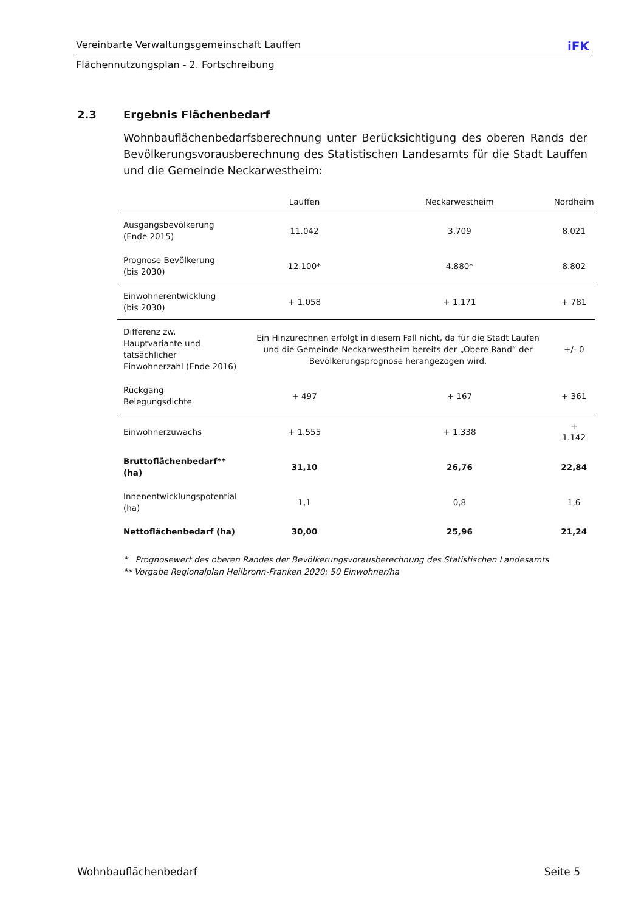Vereinbarte Verwaltungsgemeinschaft Lauffen iFK
Flächennutzungsplan - 2. Fortschreibung
2.3 Ergebnis Flächenbedarf
Wohnbauflächenbedarfsberechnung unter Berücksichtigung des oberen Rands der Bevölkerungsvorausberechnung des Statistischen Landesamts für die Stadt Lauffen und die Gemeinde Neckarwestheim:
| | Lauffen | Neckarwestheim | Nordheim |
| --- | --- | --- | --- |
| Ausgangsbevölkerung (Ende 2015) | 11.042 | 3.709 | 8.021 |
| Prognose Bevölkerung (bis 2030) | 12.100* | 4.880* | 8.802 |
| Einwohnerentwicklung (bis 2030) | + 1.058 | + 1.171 | + 781 |
| Differenz zw. Hauptvariante und tatsächlicher Einwohnerzahl (Ende 2016) | Ein Hinzurechnen erfolgt in diesem Fall nicht, da für die Stadt Laufen und die Gemeinde Neckarwestheim bereits der „Obere Rand“ der Bevölkerungsprognose herangezogen wird. | | +/- 0 |
| Rückgang Belegungsdichte | + 497 | + 167 | + 361 |
| Einwohnerzuwachs | + 1.555 | + 1.338 | + 1.142 |
| Bruttoflächenbedarf** (ha) | 31,10 | 26,76 | 22,84 |
| Innenentwicklungspotential (ha) | 1,1 | 0,8 | 1,6 |
| Nettoflächenbedarf (ha) | 30,00 | 25,96 | 21,24 |
* Prognosewert des oberen Randes der Bevölkerungsvorausberechnung des Statistischen Landesamts
** Vorgabe Regionalplan Heilbronn-Franken 2020: 50 Einwohner/ha
Wohnbauflächenbedarf Seite 5